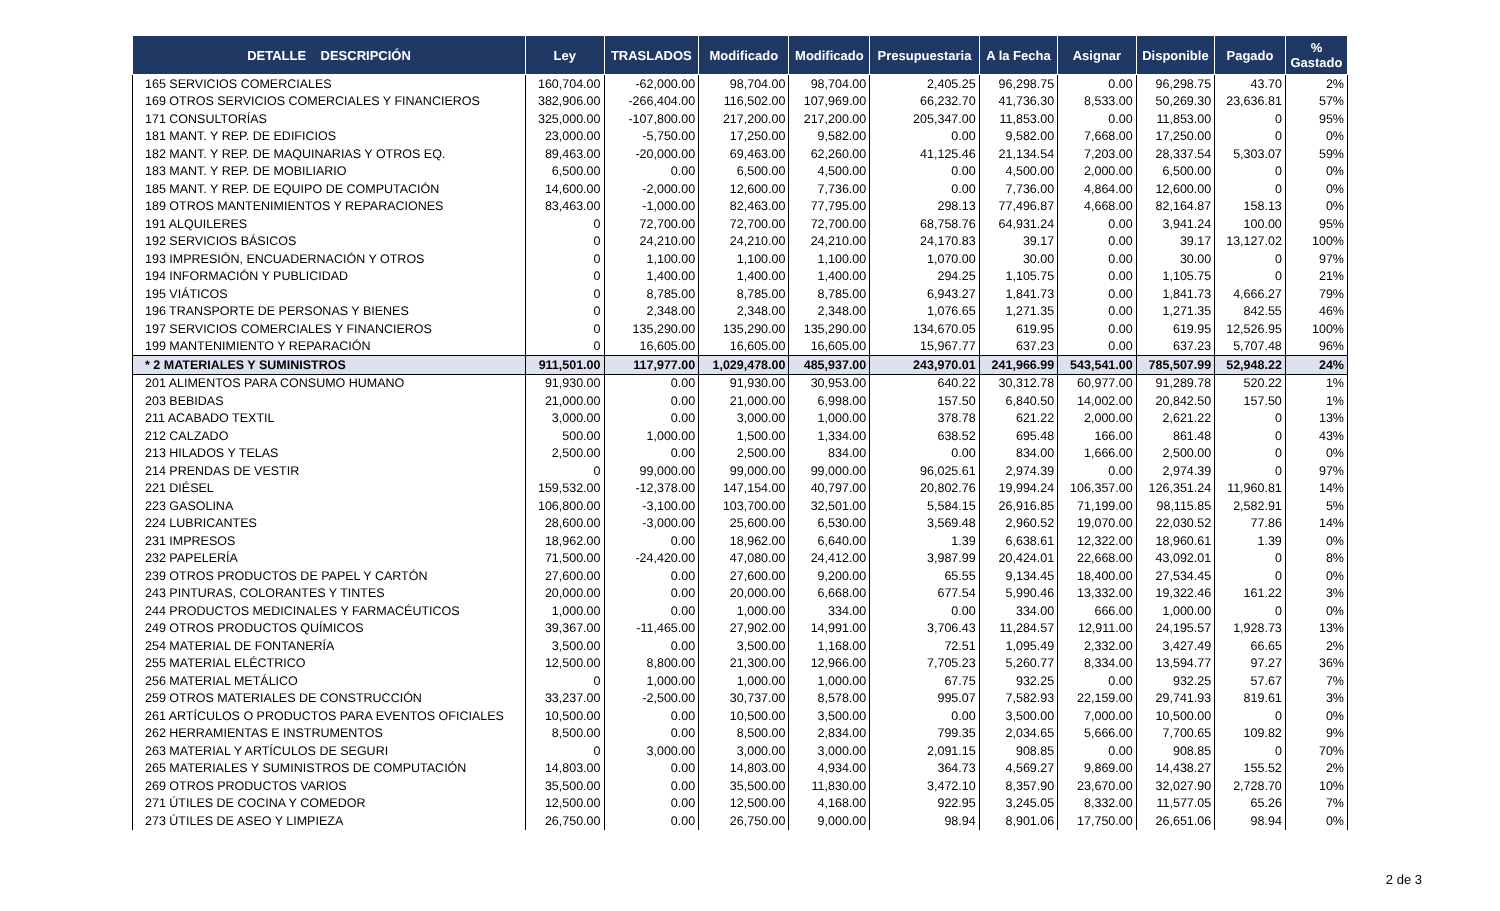| DETALLE DESCRIPCIÓN | Ley | TRASLADOS | Modificado | Modificado | Presupuestaria | A la Fecha | Asignar | Disponible | Pagado | % Gastado |
| --- | --- | --- | --- | --- | --- | --- | --- | --- | --- | --- |
| 165 SERVICIOS COMERCIALES | 160,704.00 | -62,000.00 | 98,704.00 | 98,704.00 | 2,405.25 | 96,298.75 | 0.00 | 96,298.75 | 43.70 | 2% |
| 169 OTROS SERVICIOS COMERCIALES Y FINANCIEROS | 382,906.00 | -266,404.00 | 116,502.00 | 107,969.00 | 66,232.70 | 41,736.30 | 8,533.00 | 50,269.30 | 23,636.81 | 57% |
| 171 CONSULTORÍAS | 325,000.00 | -107,800.00 | 217,200.00 | 217,200.00 | 205,347.00 | 11,853.00 | 0.00 | 11,853.00 | 0 | 95% |
| 181 MANT. Y REP. DE EDIFICIOS | 23,000.00 | -5,750.00 | 17,250.00 | 9,582.00 | 0.00 | 9,582.00 | 7,668.00 | 17,250.00 | 0 | 0% |
| 182 MANT. Y REP. DE MAQUINARIAS Y OTROS EQ. | 89,463.00 | -20,000.00 | 69,463.00 | 62,260.00 | 41,125.46 | 21,134.54 | 7,203.00 | 28,337.54 | 5,303.07 | 59% |
| 183 MANT. Y REP. DE MOBILIARIO | 6,500.00 | 0.00 | 6,500.00 | 4,500.00 | 0.00 | 4,500.00 | 2,000.00 | 6,500.00 | 0 | 0% |
| 185 MANT. Y REP. DE EQUIPO DE COMPUTACIÓN | 14,600.00 | -2,000.00 | 12,600.00 | 7,736.00 | 0.00 | 7,736.00 | 4,864.00 | 12,600.00 | 0 | 0% |
| 189 OTROS MANTENIMIENTOS Y REPARACIONES | 83,463.00 | -1,000.00 | 82,463.00 | 77,795.00 | 298.13 | 77,496.87 | 4,668.00 | 82,164.87 | 158.13 | 0% |
| 191 ALQUILERES | 0 | 72,700.00 | 72,700.00 | 72,700.00 | 68,758.76 | 64,931.24 | 0.00 | 3,941.24 | 100.00 | 95% |
| 192 SERVICIOS BÁSICOS | 0 | 24,210.00 | 24,210.00 | 24,210.00 | 24,170.83 | 39.17 | 0.00 | 39.17 | 13,127.02 | 100% |
| 193 IMPRESIÓN, ENCUADERNACIÓN Y OTROS | 0 | 1,100.00 | 1,100.00 | 1,100.00 | 1,070.00 | 30.00 | 0.00 | 30.00 | 0 | 97% |
| 194 INFORMACIÓN Y PUBLICIDAD | 0 | 1,400.00 | 1,400.00 | 1,400.00 | 294.25 | 1,105.75 | 0.00 | 1,105.75 | 0 | 21% |
| 195 VIÁTICOS | 0 | 8,785.00 | 8,785.00 | 8,785.00 | 6,943.27 | 1,841.73 | 0.00 | 1,841.73 | 4,666.27 | 79% |
| 196 TRANSPORTE DE PERSONAS Y BIENES | 0 | 2,348.00 | 2,348.00 | 2,348.00 | 1,076.65 | 1,271.35 | 0.00 | 1,271.35 | 842.55 | 46% |
| 197 SERVICIOS COMERCIALES Y FINANCIEROS | 0 | 135,290.00 | 135,290.00 | 135,290.00 | 134,670.05 | 619.95 | 0.00 | 619.95 | 12,526.95 | 100% |
| 199 MANTENIMIENTO Y REPARACIÓN | 0 | 16,605.00 | 16,605.00 | 16,605.00 | 15,967.77 | 637.23 | 0.00 | 637.23 | 5,707.48 | 96% |
| * 2 MATERIALES Y SUMINISTROS | 911,501.00 | 117,977.00 | 1,029,478.00 | 485,937.00 | 243,970.01 | 241,966.99 | 543,541.00 | 785,507.99 | 52,948.22 | 24% |
| 201 ALIMENTOS PARA CONSUMO HUMANO | 91,930.00 | 0.00 | 91,930.00 | 30,953.00 | 640.22 | 30,312.78 | 60,977.00 | 91,289.78 | 520.22 | 1% |
| 203 BEBIDAS | 21,000.00 | 0.00 | 21,000.00 | 6,998.00 | 157.50 | 6,840.50 | 14,002.00 | 20,842.50 | 157.50 | 1% |
| 211 ACABADO TEXTIL | 3,000.00 | 0.00 | 3,000.00 | 1,000.00 | 378.78 | 621.22 | 2,000.00 | 2,621.22 | 0 | 13% |
| 212 CALZADO | 500.00 | 1,000.00 | 1,500.00 | 1,334.00 | 638.52 | 695.48 | 166.00 | 861.48 | 0 | 43% |
| 213 HILADOS Y TELAS | 2,500.00 | 0.00 | 2,500.00 | 834.00 | 0.00 | 834.00 | 1,666.00 | 2,500.00 | 0 | 0% |
| 214 PRENDAS DE VESTIR | 0 | 99,000.00 | 99,000.00 | 99,000.00 | 96,025.61 | 2,974.39 | 0.00 | 2,974.39 | 0 | 97% |
| 221 DIÉSEL | 159,532.00 | -12,378.00 | 147,154.00 | 40,797.00 | 20,802.76 | 19,994.24 | 106,357.00 | 126,351.24 | 11,960.81 | 14% |
| 223 GASOLINA | 106,800.00 | -3,100.00 | 103,700.00 | 32,501.00 | 5,584.15 | 26,916.85 | 71,199.00 | 98,115.85 | 2,582.91 | 5% |
| 224 LUBRICANTES | 28,600.00 | -3,000.00 | 25,600.00 | 6,530.00 | 3,569.48 | 2,960.52 | 19,070.00 | 22,030.52 | 77.86 | 14% |
| 231 IMPRESOS | 18,962.00 | 0.00 | 18,962.00 | 6,640.00 | 1.39 | 6,638.61 | 12,322.00 | 18,960.61 | 1.39 | 0% |
| 232 PAPELERÍA | 71,500.00 | -24,420.00 | 47,080.00 | 24,412.00 | 3,987.99 | 20,424.01 | 22,668.00 | 43,092.01 | 0 | 8% |
| 239 OTROS PRODUCTOS DE PAPEL Y CARTÓN | 27,600.00 | 0.00 | 27,600.00 | 9,200.00 | 65.55 | 9,134.45 | 18,400.00 | 27,534.45 | 0 | 0% |
| 243 PINTURAS, COLORANTES Y TINTES | 20,000.00 | 0.00 | 20,000.00 | 6,668.00 | 677.54 | 5,990.46 | 13,332.00 | 19,322.46 | 161.22 | 3% |
| 244 PRODUCTOS MEDICINALES Y FARMACÉUTICOS | 1,000.00 | 0.00 | 1,000.00 | 334.00 | 0.00 | 334.00 | 666.00 | 1,000.00 | 0 | 0% |
| 249 OTROS PRODUCTOS QUÍMICOS | 39,367.00 | -11,465.00 | 27,902.00 | 14,991.00 | 3,706.43 | 11,284.57 | 12,911.00 | 24,195.57 | 1,928.73 | 13% |
| 254 MATERIAL DE FONTANERÍA | 3,500.00 | 0.00 | 3,500.00 | 1,168.00 | 72.51 | 1,095.49 | 2,332.00 | 3,427.49 | 66.65 | 2% |
| 255 MATERIAL ELÉCTRICO | 12,500.00 | 8,800.00 | 21,300.00 | 12,966.00 | 7,705.23 | 5,260.77 | 8,334.00 | 13,594.77 | 97.27 | 36% |
| 256 MATERIAL METÁLICO | 0 | 1,000.00 | 1,000.00 | 1,000.00 | 67.75 | 932.25 | 0.00 | 932.25 | 57.67 | 7% |
| 259 OTROS MATERIALES DE CONSTRUCCIÓN | 33,237.00 | -2,500.00 | 30,737.00 | 8,578.00 | 995.07 | 7,582.93 | 22,159.00 | 29,741.93 | 819.61 | 3% |
| 261 ARTÍCULOS O PRODUCTOS PARA EVENTOS OFICIALES | 10,500.00 | 0.00 | 10,500.00 | 3,500.00 | 0.00 | 3,500.00 | 7,000.00 | 10,500.00 | 0 | 0% |
| 262 HERRAMIENTAS E INSTRUMENTOS | 8,500.00 | 0.00 | 8,500.00 | 2,834.00 | 799.35 | 2,034.65 | 5,666.00 | 7,700.65 | 109.82 | 9% |
| 263 MATERIAL Y ARTÍCULOS DE SEGURI | 0 | 3,000.00 | 3,000.00 | 3,000.00 | 2,091.15 | 908.85 | 0.00 | 908.85 | 0 | 70% |
| 265 MATERIALES Y SUMINISTROS DE COMPUTACIÓN | 14,803.00 | 0.00 | 14,803.00 | 4,934.00 | 364.73 | 4,569.27 | 9,869.00 | 14,438.27 | 155.52 | 2% |
| 269 OTROS PRODUCTOS VARIOS | 35,500.00 | 0.00 | 35,500.00 | 11,830.00 | 3,472.10 | 8,357.90 | 23,670.00 | 32,027.90 | 2,728.70 | 10% |
| 271 ÚTILES DE COCINA Y COMEDOR | 12,500.00 | 0.00 | 12,500.00 | 4,168.00 | 922.95 | 3,245.05 | 8,332.00 | 11,577.05 | 65.26 | 7% |
| 273 ÚTILES DE ASEO Y LIMPIEZA | 26,750.00 | 0.00 | 26,750.00 | 9,000.00 | 98.94 | 8,901.06 | 17,750.00 | 26,651.06 | 98.94 | 0% |
2 de 3